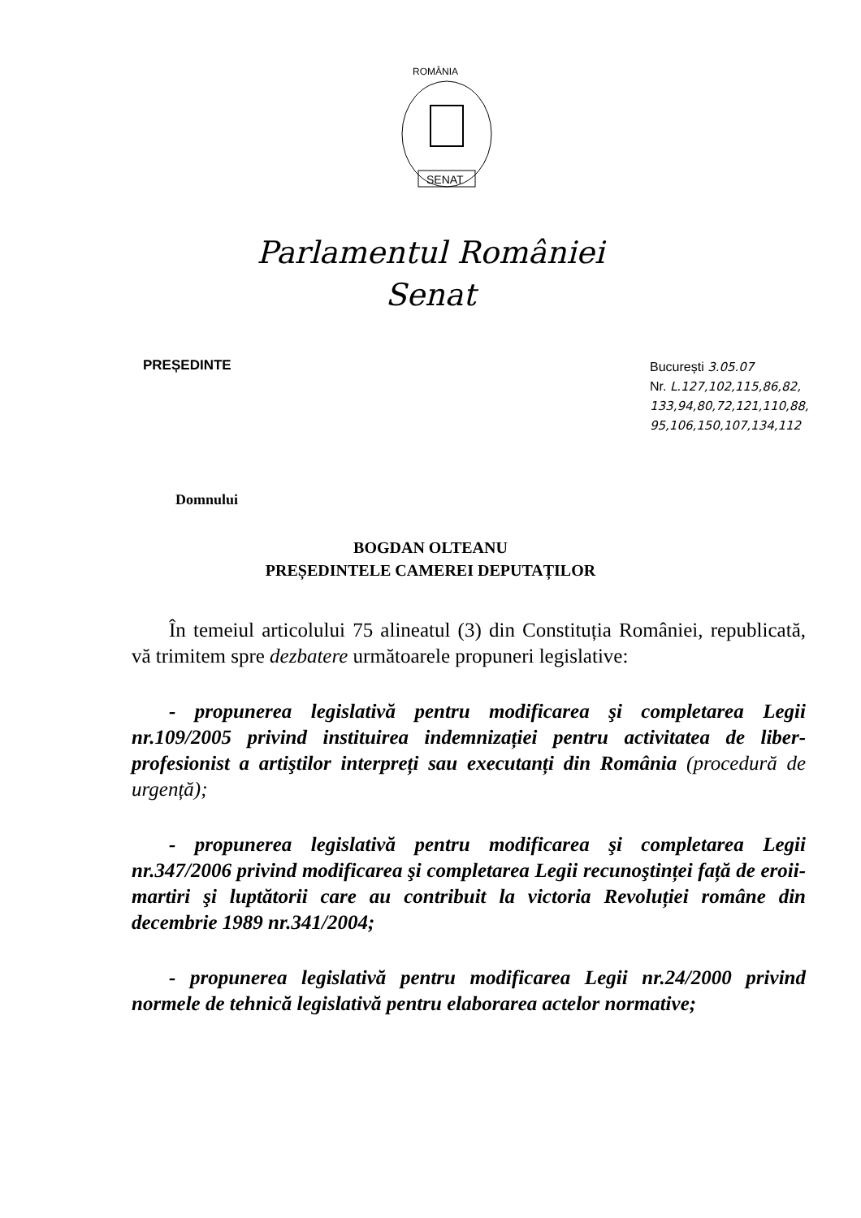ROMÂNIA
SENAT
Parlamentul României
Senat
PREȘEDINTE
București 3.05.07
Nr. L.127,102,115,86,82,
133,94,80,72,121,110,88,
95,106,150,107,134,112
Domnului
BOGDAN OLTEANU
PREȘEDINTELE CAMEREI DEPUTAȚILOR
În temeiul articolului 75 alineatul (3) din Constituția României, republicată, vă trimitem spre dezbatere următoarele propuneri legislative:
- propunerea legislativă pentru modificarea şi completarea Legii nr.109/2005 privind instituirea indemnizației pentru activitatea de liber-profesionist a artiştilor interpreți sau executanți din România (procedură de urgență);
- propunerea legislativă pentru modificarea şi completarea Legii nr.347/2006 privind modificarea şi completarea Legii recunoştinței față de eroii-martiri şi luptătorii care au contribuit la victoria Revoluției române din decembrie 1989 nr.341/2004;
- propunerea legislativă pentru modificarea Legii nr.24/2000 privind normele de tehnică legislativă pentru elaborarea actelor normative;